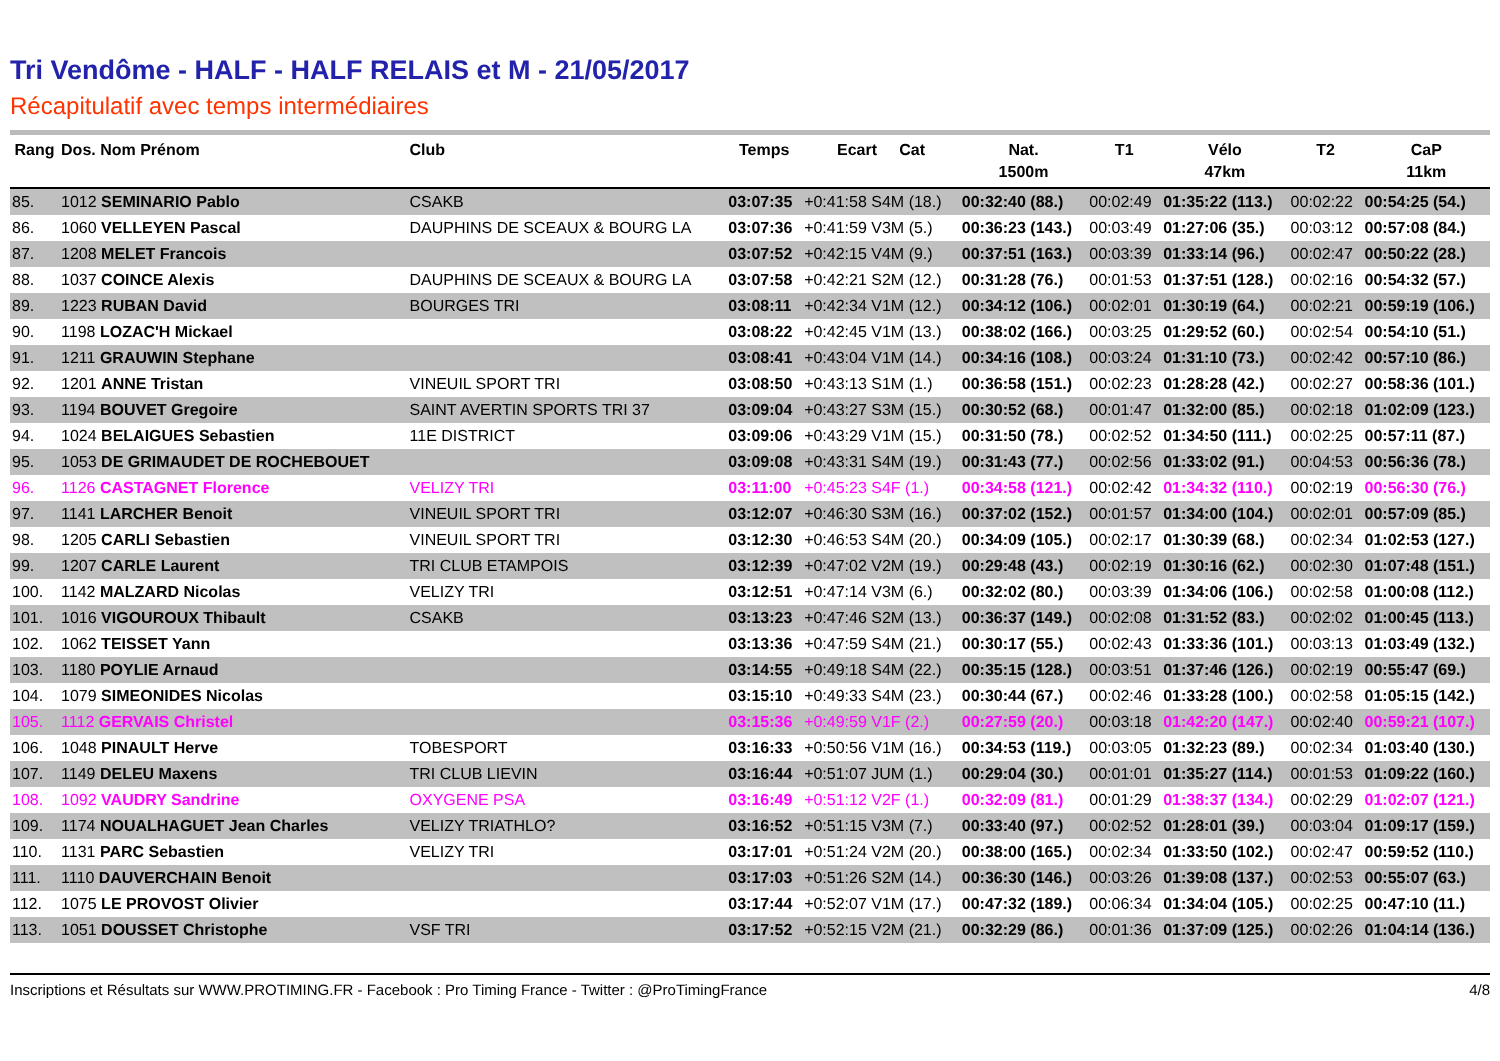Tri Vendôme - HALF - HALF RELAIS et M - 21/05/2017
Récapitulatif avec temps intermédiaires
| Rang | Dos. Nom Prénom | Club | Temps | Ecart Cat | Nat. 1500m | T1 | Vélo 47km | T2 | CaP 11km |
| --- | --- | --- | --- | --- | --- | --- | --- | --- | --- |
| 85. | 1012 SEMINARIO Pablo | CSAKB | 03:07:35 | +0:41:58 S4M (18.) | 00:32:40 (88.) | 00:02:49 | 01:35:22 (113.) | 00:02:22 | 00:54:25 (54.) |
| 86. | 1060 VELLEYEN Pascal | DAUPHINS DE SCEAUX & BOURG LA | 03:07:36 | +0:41:59 V3M (5.) | 00:36:23 (143.) | 00:03:49 | 01:27:06 (35.) | 00:03:12 | 00:57:08 (84.) |
| 87. | 1208 MELET Francois | | 03:07:52 | +0:42:15 V4M (9.) | 00:37:51 (163.) | 00:03:39 | 01:33:14 (96.) | 00:02:47 | 00:50:22 (28.) |
| 88. | 1037 COINCE Alexis | DAUPHINS DE SCEAUX & BOURG LA | 03:07:58 | +0:42:21 S2M (12.) | 00:31:28 (76.) | 00:01:53 | 01:37:51 (128.) | 00:02:16 | 00:54:32 (57.) |
| 89. | 1223 RUBAN David | BOURGES TRI | 03:08:11 | +0:42:34 V1M (12.) | 00:34:12 (106.) | 00:02:01 | 01:30:19 (64.) | 00:02:21 | 00:59:19 (106.) |
| 90. | 1198 LOZAC'H Mickael | | 03:08:22 | +0:42:45 V1M (13.) | 00:38:02 (166.) | 00:03:25 | 01:29:52 (60.) | 00:02:54 | 00:54:10 (51.) |
| 91. | 1211 GRAUWIN Stephane | | 03:08:41 | +0:43:04 V1M (14.) | 00:34:16 (108.) | 00:03:24 | 01:31:10 (73.) | 00:02:42 | 00:57:10 (86.) |
| 92. | 1201 ANNE Tristan | VINEUIL SPORT TRI | 03:08:50 | +0:43:13 S1M (1.) | 00:36:58 (151.) | 00:02:23 | 01:28:28 (42.) | 00:02:27 | 00:58:36 (101.) |
| 93. | 1194 BOUVET Gregoire | SAINT AVERTIN SPORTS TRI 37 | 03:09:04 | +0:43:27 S3M (15.) | 00:30:52 (68.) | 00:01:47 | 01:32:00 (85.) | 00:02:18 | 01:02:09 (123.) |
| 94. | 1024 BELAIGUES Sebastien | 11E DISTRICT | 03:09:06 | +0:43:29 V1M (15.) | 00:31:50 (78.) | 00:02:52 | 01:34:50 (111.) | 00:02:25 | 00:57:11 (87.) |
| 95. | 1053 DE GRIMAUDET DE ROCHEBOUET | | 03:09:08 | +0:43:31 S4M (19.) | 00:31:43 (77.) | 00:02:56 | 01:33:02 (91.) | 00:04:53 | 00:56:36 (78.) |
| 96. | 1126 CASTAGNET Florence | VELIZY TRI | 03:11:00 | +0:45:23 S4F (1.) | 00:34:58 (121.) | 00:02:42 | 01:34:32 (110.) | 00:02:19 | 00:56:30 (76.) |
| 97. | 1141 LARCHER Benoit | VINEUIL SPORT TRI | 03:12:07 | +0:46:30 S3M (16.) | 00:37:02 (152.) | 00:01:57 | 01:34:00 (104.) | 00:02:01 | 00:57:09 (85.) |
| 98. | 1205 CARLI Sebastien | VINEUIL SPORT TRI | 03:12:30 | +0:46:53 S4M (20.) | 00:34:09 (105.) | 00:02:17 | 01:30:39 (68.) | 00:02:34 | 01:02:53 (127.) |
| 99. | 1207 CARLE Laurent | TRI CLUB ETAMPOIS | 03:12:39 | +0:47:02 V2M (19.) | 00:29:48 (43.) | 00:02:19 | 01:30:16 (62.) | 00:02:30 | 01:07:48 (151.) |
| 100. | 1142 MALZARD Nicolas | VELIZY TRI | 03:12:51 | +0:47:14 V3M (6.) | 00:32:02 (80.) | 00:03:39 | 01:34:06 (106.) | 00:02:58 | 01:00:08 (112.) |
| 101. | 1016 VIGOUROUX Thibault | CSAKB | 03:13:23 | +0:47:46 S2M (13.) | 00:36:37 (149.) | 00:02:08 | 01:31:52 (83.) | 00:02:02 | 01:00:45 (113.) |
| 102. | 1062 TEISSET Yann | | 03:13:36 | +0:47:59 S4M (21.) | 00:30:17 (55.) | 00:02:43 | 01:33:36 (101.) | 00:03:13 | 01:03:49 (132.) |
| 103. | 1180 POYLIE Arnaud | | 03:14:55 | +0:49:18 S4M (22.) | 00:35:15 (128.) | 00:03:51 | 01:37:46 (126.) | 00:02:19 | 00:55:47 (69.) |
| 104. | 1079 SIMEONIDES Nicolas | | 03:15:10 | +0:49:33 S4M (23.) | 00:30:44 (67.) | 00:02:46 | 01:33:28 (100.) | 00:02:58 | 01:05:15 (142.) |
| 105. | 1112 GERVAIS Christel | | 03:15:36 | +0:49:59 V1F (2.) | 00:27:59 (20.) | 00:03:18 | 01:42:20 (147.) | 00:02:40 | 00:59:21 (107.) |
| 106. | 1048 PINAULT Herve | TOBESPORT | 03:16:33 | +0:50:56 V1M (16.) | 00:34:53 (119.) | 00:03:05 | 01:32:23 (89.) | 00:02:34 | 01:03:40 (130.) |
| 107. | 1149 DELEU Maxens | TRI CLUB LIEVIN | 03:16:44 | +0:51:07 JUM (1.) | 00:29:04 (30.) | 00:01:01 | 01:35:27 (114.) | 00:01:53 | 01:09:22 (160.) |
| 108. | 1092 VAUDRY Sandrine | OXYGENE PSA | 03:16:49 | +0:51:12 V2F (1.) | 00:32:09 (81.) | 00:01:29 | 01:38:37 (134.) | 00:02:29 | 01:02:07 (121.) |
| 109. | 1174 NOUALHAGUET Jean Charles | VELIZY TRIATHLO? | 03:16:52 | +0:51:15 V3M (7.) | 00:33:40 (97.) | 00:02:52 | 01:28:01 (39.) | 00:03:04 | 01:09:17 (159.) |
| 110. | 1131 PARC Sebastien | VELIZY TRI | 03:17:01 | +0:51:24 V2M (20.) | 00:38:00 (165.) | 00:02:34 | 01:33:50 (102.) | 00:02:47 | 00:59:52 (110.) |
| 111. | 1110 DAUVERCHAIN Benoit | | 03:17:03 | +0:51:26 S2M (14.) | 00:36:30 (146.) | 00:03:26 | 01:39:08 (137.) | 00:02:53 | 00:55:07 (63.) |
| 112. | 1075 LE PROVOST Olivier | | 03:17:44 | +0:52:07 V1M (17.) | 00:47:32 (189.) | 00:06:34 | 01:34:04 (105.) | 00:02:25 | 00:47:10 (11.) |
| 113. | 1051 DOUSSET Christophe | VSF TRI | 03:17:52 | +0:52:15 V2M (21.) | 00:32:29 (86.) | 00:01:36 | 01:37:09 (125.) | 00:02:26 | 01:04:14 (136.) |
Inscriptions et Résultats sur WWW.PROTIMING.FR - Facebook : Pro Timing France - Twitter : @ProTimingFrance 4/8